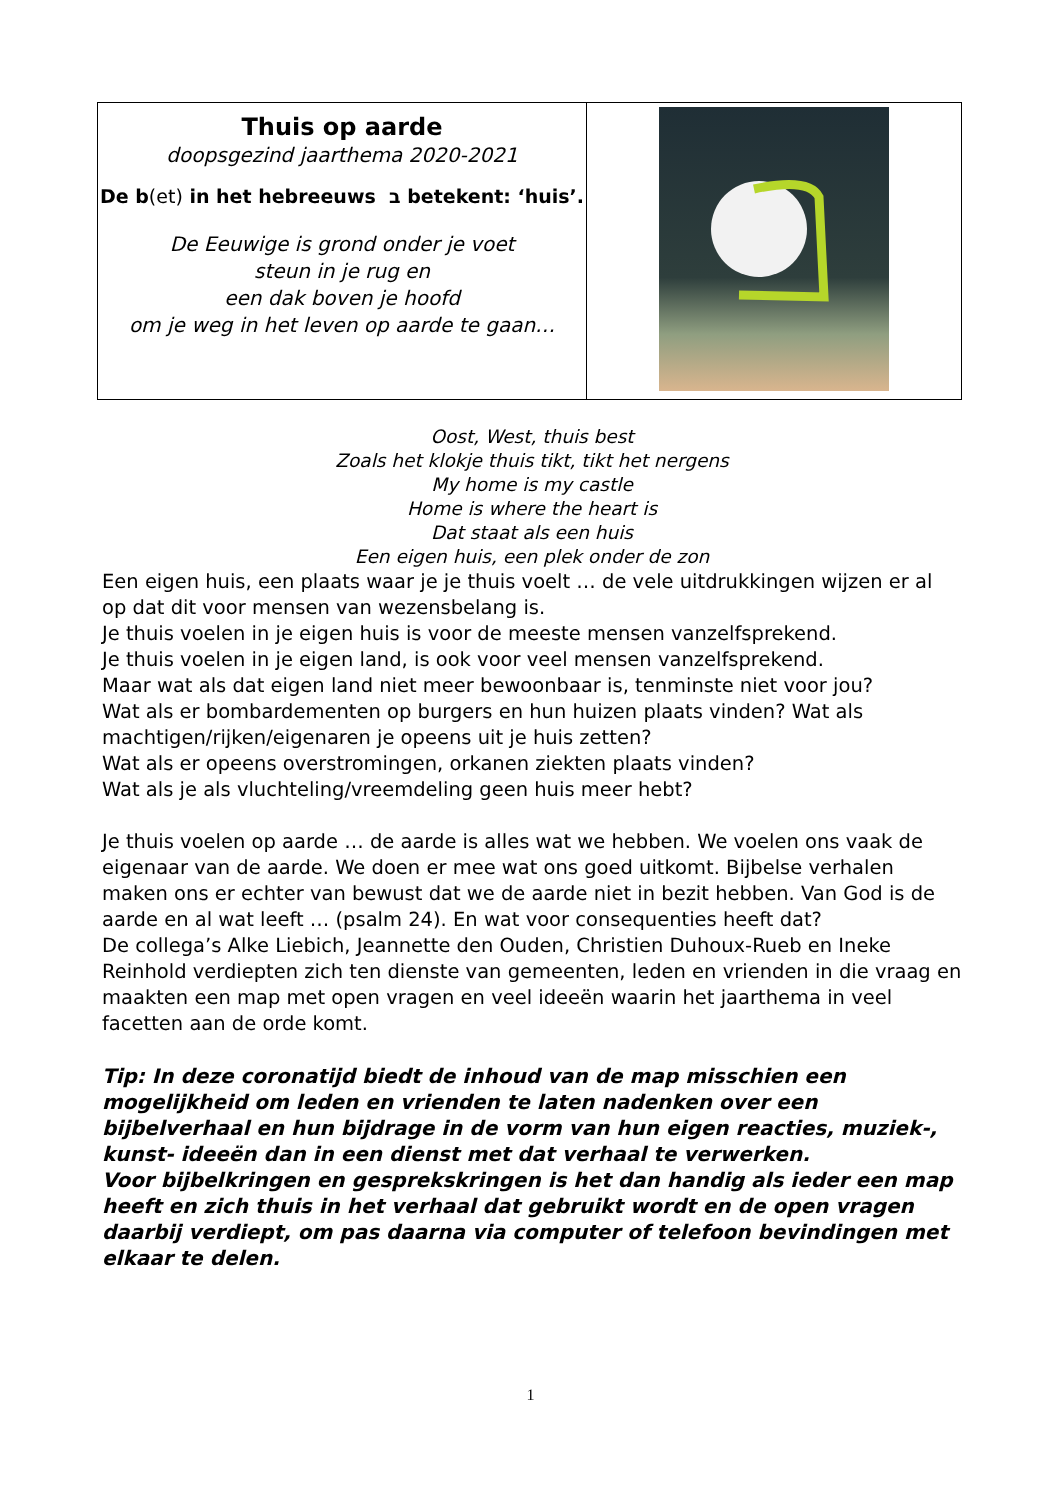| Thuis op aarde doopsgezind jaarthema 2020-2021 De b (et) in het hebreeuws ב betekent: ‘huis’. De Eeuwige is grond onder je voet steun in je rug en een dak boven je hoofd om je weg in het leven op aarde te gaan… | |
Oost, West, thuis best
Zoals het klokje thuis tikt, tikt het nergens
My home is my castle
Home is where the heart is
Dat staat als een huis
Een eigen huis, een plek onder de zon
Een eigen huis, een plaats waar je je thuis voelt … de vele uitdrukkingen wijzen er al op dat dit voor mensen van wezensbelang is.
Je thuis voelen in je eigen huis is voor de meeste mensen vanzelfsprekend.
Je thuis voelen in je eigen land, is ook voor veel mensen vanzelfsprekend.
Maar wat als dat eigen land niet meer bewoonbaar is, tenminste niet voor jou?
Wat als er bombardementen op burgers en hun huizen plaats vinden? Wat als machtigen/rijken/eigenaren je opeens uit je huis zetten?
Wat als er opeens overstromingen, orkanen ziekten plaats vinden?
Wat als je als vluchteling/vreemdeling geen huis meer hebt?
Je thuis voelen op aarde … de aarde is alles wat we hebben. We voelen ons vaak de eigenaar van de aarde. We doen er mee wat ons goed uitkomt. Bijbelse verhalen maken ons er echter van bewust dat we de aarde niet in bezit hebben. Van God is de aarde en al wat leeft … (psalm 24). En wat voor consequenties heeft dat?
De collega’s Alke Liebich, Jeannette den Ouden, Christien Duhoux-Rueb en Ineke Reinhold verdiepten zich ten dienste van gemeenten, leden en vrienden in die vraag en maakten een map met open vragen en veel ideeën waarin het jaarthema in veel facetten aan de orde komt.
Tip: In deze coronatijd biedt de inhoud van de map misschien een mogelijkheid om leden en vrienden te laten nadenken over een bijbelverhaal en hun bijdrage in de vorm van hun eigen reacties, muziek-, kunst- ideeën dan in een dienst met dat verhaal te verwerken.
Voor bijbelkringen en gesprekskringen is het dan handig als ieder een map heeft en zich thuis in het verhaal dat gebruikt wordt en de open vragen daarbij verdiept, om pas daarna via computer of telefoon bevindingen met elkaar te delen.
1